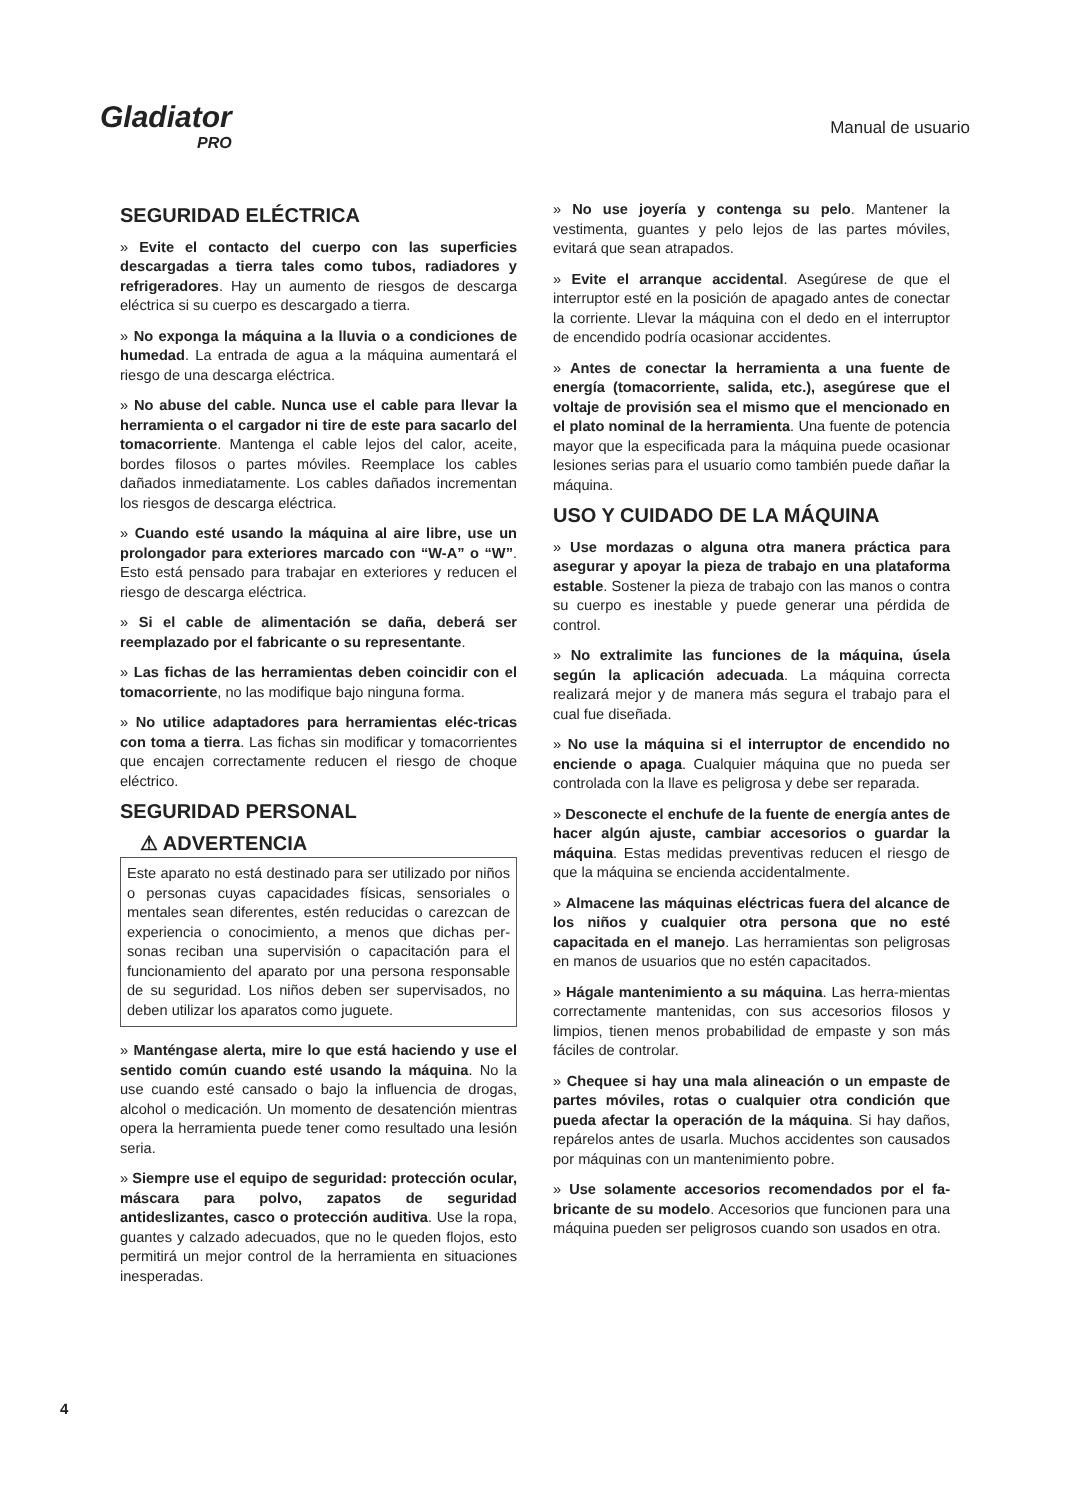Gladiator
PRO
Manual de usuario
SEGURIDAD ELÉCTRICA
» Evite el contacto del cuerpo con las superficies descargadas a tierra tales como tubos, radiadores y refrigeradores. Hay un aumento de riesgos de descarga eléctrica si su cuerpo es descargado a tierra.
» No exponga la máquina a la lluvia o a condiciones de humedad. La entrada de agua a la máquina aumentará el riesgo de una descarga eléctrica.
» No abuse del cable. Nunca use el cable para llevar la herramienta o el cargador ni tire de este para sacarlo del tomacorriente. Mantenga el cable lejos del calor, aceite, bordes filosos o partes móviles. Reemplace los cables dañados inmediatamente. Los cables dañados incrementan los riesgos de descarga eléctrica.
» Cuando esté usando la máquina al aire libre, use un prolongador para exteriores marcado con “W-A” o “W”. Esto está pensado para trabajar en exteriores y reducen el riesgo de descarga eléctrica.
» Si el cable de alimentación se daña, deberá ser reemplazado por el fabricante o su representante.
» Las fichas de las herramientas deben coincidir con el tomacorriente, no las modifique bajo ninguna forma.
» No utilice adaptadores para herramientas eléc-tricas con toma a tierra. Las fichas sin modificar y tomacorrientes que encajen correctamente reducen el riesgo de choque eléctrico.
SEGURIDAD PERSONAL
⚠ ADVERTENCIA
Este aparato no está destinado para ser utilizado por niños o personas cuyas capacidades físicas, sensoriales o mentales sean diferentes, estén reducidas o carezcan de experiencia o conocimiento, a menos que dichas per-sonas reciban una supervisión o capacitación para el funcionamiento del aparato por una persona responsable de su seguridad. Los niños deben ser supervisados, no deben utilizar los aparatos como juguete.
» Manténgase alerta, mire lo que está haciendo y use el sentido común cuando esté usando la máquina. No la use cuando esté cansado o bajo la influencia de drogas, alcohol o medicación. Un momento de desatención mientras opera la herramienta puede tener como resultado una lesión seria.
» Siempre use el equipo de seguridad: protección ocular, máscara para polvo, zapatos de seguridad antideslizantes, casco o protección auditiva. Use la ropa, guantes y calzado adecuados, que no le queden flojos, esto permitirá un mejor control de la herramienta en situaciones inesperadas.
» No use joyería y contenga su pelo. Mantener la vestimenta, guantes y pelo lejos de las partes móviles, evitará que sean atrapados.
» Evite el arranque accidental. Asegúrese de que el interruptor esté en la posición de apagado antes de conectar la corriente. Llevar la máquina con el dedo en el interruptor de encendido podría ocasionar accidentes.
» Antes de conectar la herramienta a una fuente de energía (tomacorriente, salida, etc.), asegúrese que el voltaje de provisión sea el mismo que el mencionado en el plato nominal de la herramienta. Una fuente de potencia mayor que la especificada para la máquina puede ocasionar lesiones serias para el usuario como también puede dañar la máquina.
USO Y CUIDADO DE LA MÁQUINA
» Use mordazas o alguna otra manera práctica para asegurar y apoyar la pieza de trabajo en una plataforma estable. Sostener la pieza de trabajo con las manos o contra su cuerpo es inestable y puede generar una pérdida de control.
» No extralimite las funciones de la máquina, úsela según la aplicación adecuada. La máquina correcta realizará mejor y de manera más segura el trabajo para el cual fue diseñada.
» No use la máquina si el interruptor de encendido no enciende o apaga. Cualquier máquina que no pueda ser controlada con la llave es peligrosa y debe ser reparada.
» Desconecte el enchufe de la fuente de energía antes de hacer algún ajuste, cambiar accesorios o guardar la máquina. Estas medidas preventivas reducen el riesgo de que la máquina se encienda accidentalmente.
» Almacene las máquinas eléctricas fuera del alcance de los niños y cualquier otra persona que no esté capacitada en el manejo. Las herramientas son peligrosas en manos de usuarios que no estén capacitados.
» Hágale mantenimiento a su máquina. Las herra-mientas correctamente mantenidas, con sus accesorios filosos y limpios, tienen menos probabilidad de empaste y son más fáciles de controlar.
» Chequee si hay una mala alineación o un empaste de partes móviles, rotas o cualquier otra condición que pueda afectar la operación de la máquina. Si hay daños, repárelos antes de usarla. Muchos accidentes son causados por máquinas con un mantenimiento pobre.
» Use solamente accesorios recomendados por el fa-bricante de su modelo. Accesorios que funcionen para una máquina pueden ser peligrosos cuando son usados en otra.
4